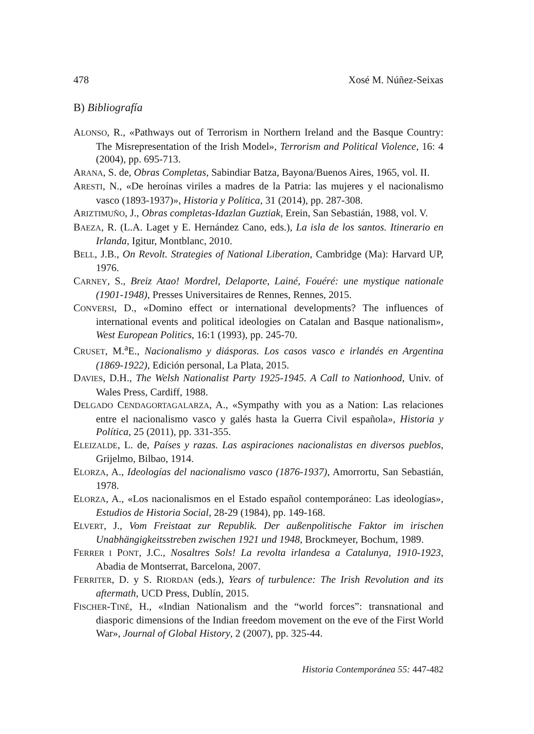478 Xosé M. Núñez-Seixas
B) Bibliografía
ALONSO, R., «Pathways out of Terrorism in Northern Ireland and the Basque Country: The Misrepresentation of the Irish Model», Terrorism and Political Violence, 16: 4 (2004), pp. 695-713.
ARANA, S. de, Obras Completas, Sabindiar Batza, Bayona/Buenos Aires, 1965, vol. II.
ARESTI, N., «De heroínas viriles a madres de la Patria: las mujeres y el nacionalismo vasco (1893-1937)», Historia y Política, 31 (2014), pp. 287-308.
ARIZTIMUÑO, J., Obras completas-Idazlan Guztiak, Erein, San Sebastián, 1988, vol. V.
BAEZA, R. (L.A. Laget y E. Hernández Cano, eds.), La isla de los santos. Itinerario en Irlanda, Igitur, Montblanc, 2010.
BELL, J.B., On Revolt. Strategies of National Liberation, Cambridge (Ma): Harvard UP, 1976.
CARNEY, S., Breiz Atao! Mordrel, Delaporte, Lainé, Fouéré: une mystique nationale (1901-1948), Presses Universitaires de Rennes, Rennes, 2015.
CONVERSI, D., «Domino effect or international developments? The influences of international events and political ideologies on Catalan and Basque nationalism», West European Politics, 16:1 (1993), pp. 245-70.
CRUSET, M.<sup>a</sup>E., Nacionalismo y diásporas. Los casos vasco e irlandés en Argentina (1869-1922), Edición personal, La Plata, 2015.
DAVIES, D.H., The Welsh Nationalist Party 1925-1945. A Call to Nationhood, Univ. of Wales Press, Cardiff, 1988.
DELGADO CENDAGORTAGALARZA, A., «Sympathy with you as a Nation: Las relaciones entre el nacionalismo vasco y galés hasta la Guerra Civil española», Historia y Política, 25 (2011), pp. 331-355.
ELEIZALDE, L. de, Países y razas. Las aspiraciones nacionalistas en diversos pueblos, Grijelmo, Bilbao, 1914.
ELORZA, A., Ideologías del nacionalismo vasco (1876-1937), Amorrortu, San Sebastián, 1978.
ELORZA, A., «Los nacionalismos en el Estado español contemporáneo: Las ideologías», Estudios de Historia Social, 28-29 (1984), pp. 149-168.
ELVERT, J., Vom Freistaat zur Republik. Der außenpolitische Faktor im irischen Unabhängigkeitsstreben zwischen 1921 und 1948, Brockmeyer, Bochum, 1989.
FERRER I PONT, J.C., Nosaltres Sols! La revolta irlandesa a Catalunya, 1910-1923, Abadia de Montserrat, Barcelona, 2007.
FERRITER, D. y S. RIORDAN (eds.), Years of turbulence: The Irish Revolution and its aftermath, UCD Press, Dublín, 2015.
FISCHER-TINÉ, H., «Indian Nationalism and the “world forces”: transnational and diasporic dimensions of the Indian freedom movement on the eve of the First World War», Journal of Global History, 2 (2007), pp. 325-44.
Historia Contemporánea 55: 447-482